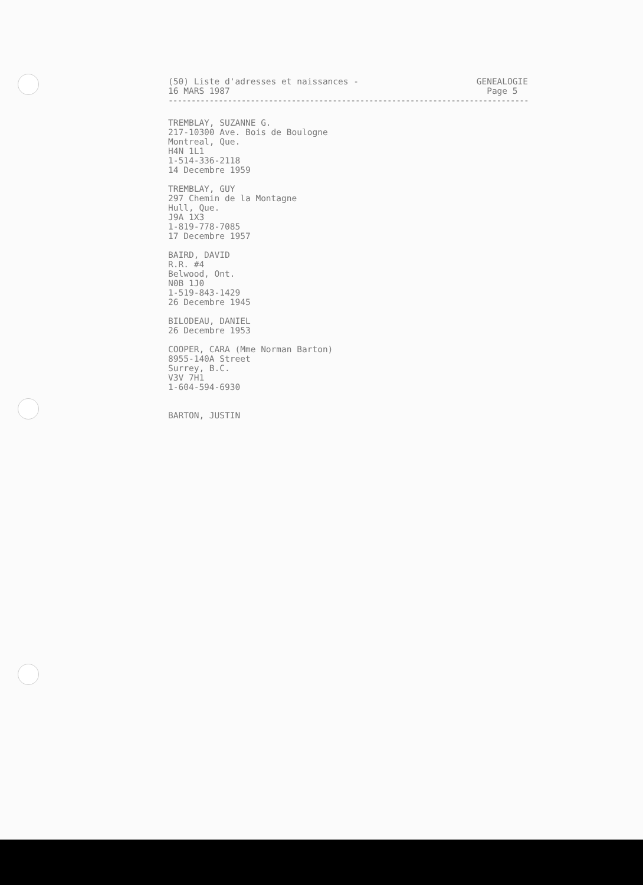(50) Liste d'adresses et naissances -
16 MARS 1987
GENEALOGIE
Page 5
----------------------------------------------------------------------------------
TREMBLAY, SUZANNE G.
217-10300 Ave. Bois de Boulogne
Montreal, Que.
H4N 1L1
1-514-336-2118
14 Decembre 1959
TREMBLAY, GUY
297 Chemin de la Montagne
Hull, Que.
J9A 1X3
1-819-778-7085
17 Decembre 1957
BAIRD, DAVID
R.R. #4
Belwood, Ont.
N0B 1J0
1-519-843-1429
26 Decembre 1945
BILODEAU, DANIEL
26 Decembre 1953
COOPER, CARA (Mme Norman Barton)
8955-140A Street
Surrey, B.C.
V3V 7H1
1-604-594-6930
BARTON, JUSTIN